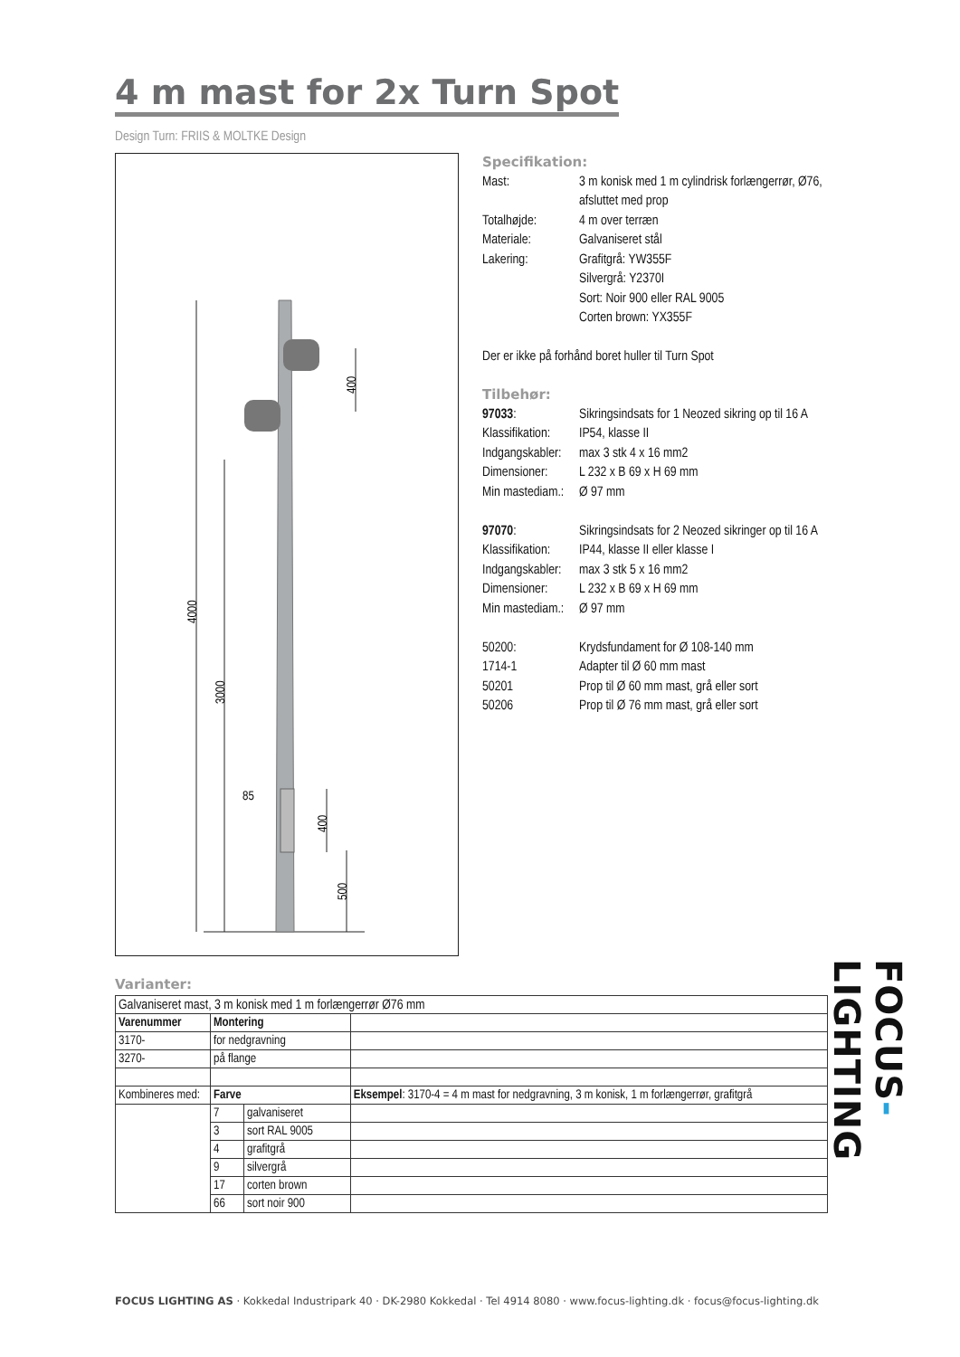4 m mast for 2x Turn Spot
Design Turn: FRIIS & MOLTKE Design
4000
3000
85
400
400
500
Specifikation:
| Mast: | 3 m konisk med 1 m cylindrisk forlængerrør, Ø76, afsluttet med prop |
| Totalhøjde: | 4 m over terræn |
| Materiale: | Galvaniseret stål |
| Lakering: | Grafitgrå: YW355F Silvergrå: Y2370I Sort: Noir 900 eller RAL 9005 Corten brown: YX355F |
Der er ikke på forhånd boret huller til Turn Spot
Tilbehør:
| 97033 : | Sikringsindsats for 1 Neozed sikring op til 16 A |
| Klassifikation: | IP54, klasse II |
| Indgangskabler: | max 3 stk 4 x 16 mm2 |
| Dimensioner: | L 232 x B 69 x H 69 mm |
| Min mastediam.: | Ø 97 mm |
| 97070 : | Sikringsindsats for 2 Neozed sikringer op til 16 A |
| Klassifikation: | IP44, klasse II eller klasse I |
| Indgangskabler: | max 3 stk 5 x 16 mm2 |
| Dimensioner: | L 232 x B 69 x H 69 mm |
| Min mastediam.: | Ø 97 mm |
| 50200: | Krydsfundament for Ø 108-140 mm |
| 1714-1 | Adapter til Ø 60 mm mast |
| 50201 | Prop til Ø 60 mm mast, grå eller sort |
| 50206 | Prop til Ø 76 mm mast, grå eller sort |
Varianter:
| Galvaniseret mast, 3 m konisk med 1 m forlængerrør Ø76 mm | | | |
| Varenummer | Montering | | |
| 3170- | for nedgravning | | |
| 3270- | på flange | | |
| Kombineres med: | Farve | | Eksempel : 3170-4 = 4 m mast for nedgravning, 3 m konisk, 1 m forlængerrør, grafitgrå |
| | 7 | galvaniseret | |
| | 3 | sort RAL 9005 | |
| | 4 | grafitgrå | |
| | 9 | silvergrå | |
| | 17 | corten brown | |
| | 66 | sort noir 900 | |
FOCUS LIGHTING AS · Kokkedal Industripark 40 · DK-2980 Kokkedal · Tel 4914 8080 · www.focus-lighting.dk · focus@focus-lighting.dk
FOCUS-LIGHTING